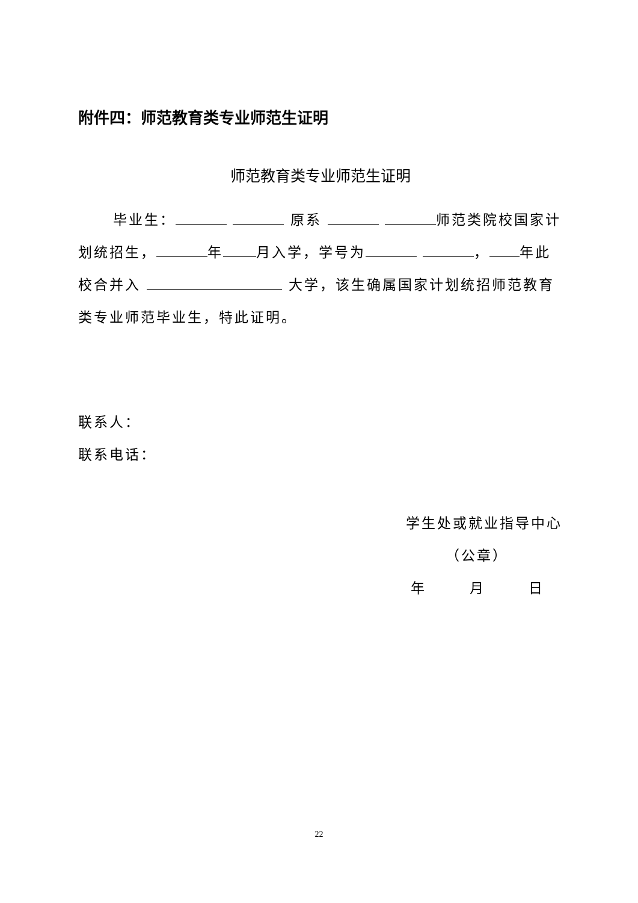附件四：师范教育类专业师范生证明
师范教育类专业师范生证明
毕业生： 原系 师范类院校国家计划统招生， 年 月入学，学号为 ， 年此校合并入 大学，该生确属国家计划统招师范教育类专业师范毕业生，特此证明。
联系人：
联系电话：
学生处或就业指导中心
（公章）
年 月 日
22